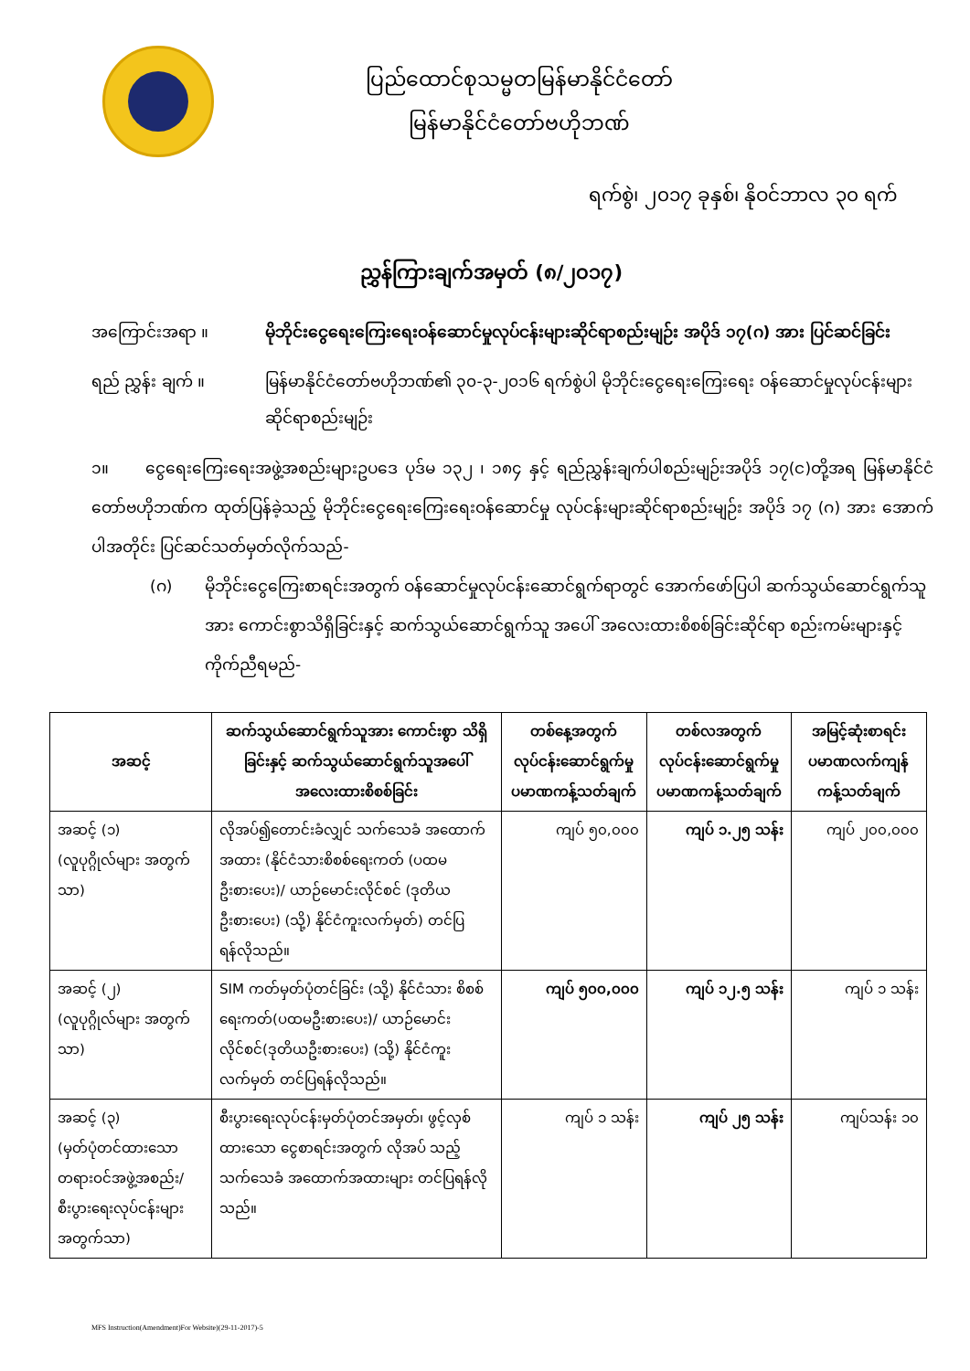ပြည်ထောင်စုသမ္မတမြန်မာနိုင်ငံတော်
မြန်မာနိုင်ငံတော်ဗဟိုဘဏ်
ရက်စွဲ၊ ၂၀၁၇ ခုနှစ်၊ နိုဝင်ဘာလ ၃၀ ရက်
ညွှန်ကြားချက်အမှတ် (၈/၂၀၁၇)
အကြောင်းအရာ ။ မိုဘိုင်းငွေရေးကြေးရေးဝန်ဆောင်မှုလုပ်ငန်းများဆိုင်ရာစည်းမျဉ်း အပိုဒ် ၁၇(ဂ) အား ပြင်ဆင်ခြင်း
ရည် ညွှန်း ချက် ။ မြန်မာနိုင်ငံတော်ဗဟိုဘဏ်၏ ၃၀-၃-၂၀၁၆ ရက်စွဲပါ မိုဘိုင်းငွေရေးကြေးရေး ဝန်ဆောင်မှုလုပ်ငန်းများဆိုင်ရာစည်းမျဉ်း
၁။ ငွေရေးကြေးရေးအဖွဲ့အစည်းများဥပဒေ ပုဒ်မ ၁၃၂ ၊ ၁၈၄ နှင့် ရည်ညွှန်းချက်ပါစည်းမျဉ်းအပိုဒ် ၁၇(င)တို့အရ မြန်မာနိုင်ငံတော်ဗဟိုဘဏ်က ထုတ်ပြန်ခဲ့သည့် မိုဘိုင်းငွေရေးကြေးရေးဝန်ဆောင်မှု လုပ်ငန်းများဆိုင်ရာစည်းမျဉ်း အပိုဒ် ၁၇ (ဂ) အား အောက်ပါအတိုင်း ပြင်ဆင်သတ်မှတ်လိုက်သည်-
(ဂ) မိုဘိုင်းငွေကြေးစာရင်းအတွက် ဝန်ဆောင်မှုလုပ်ငန်းဆောင်ရွက်ရာတွင် အောက်ဖော်ပြပါ ဆက်သွယ်ဆောင်ရွက်သူအား ကောင်းစွာသိရှိခြင်းနှင့် ဆက်သွယ်ဆောင်ရွက်သူ အပေါ် အလေးထားစိစစ်ခြင်းဆိုင်ရာ စည်းကမ်းများနှင့်ကိုက်ညီရမည်-
| အဆင့် | ဆက်သွယ်ဆောင်ရွက်သူအား ကောင်းစွာ သိရှိခြင်းနှင့် ဆက်သွယ်ဆောင်ရွက်သူအပေါ် အလေးထားစိစစ်ခြင်း | တစ်နေ့အတွက် လုပ်ငန်းဆောင်ရွက်မှု ပမာဏကန့်သတ်ချက် | တစ်လအတွက် လုပ်ငန်းဆောင်ရွက်မှု ပမာဏကန့်သတ်ချက် | အမြင့်ဆုံးစာရင်း ပမာဏလက်ကျန် ကန့်သတ်ချက် |
| --- | --- | --- | --- | --- |
| အဆင့် (၁) (လူပုဂ္ဂိုလ်များ အတွက်သာ) | လိုအပ်၍တောင်းခံလျှင် သက်သေခံ အထောက် အထား (နိုင်ငံသားစိစစ်ရေးကတ် (ပထမ ဦးစားပေး)/ ယာဉ်မောင်းလိုင်စင် (ဒုတိယ ဦးစားပေး) (သို့) နိုင်ငံကူးလက်မှတ်) တင်ပြ ရန်လိုသည်။ | ကျပ် ၅၀,၀၀၀ | ကျပ် ၁.၂၅ သန်း | ကျပ် ၂၀၀,၀၀၀ |
| အဆင့် (၂) (လူပုဂ္ဂိုလ်များ အတွက်သာ) | SIM ကတ်မှတ်ပုံတင်ခြင်း (သို့) နိုင်ငံသား စိစစ်ရေးကတ်(ပထမဦးစားပေး)/ ယာဉ်မောင်းလိုင်စင်(ဒုတိယဦးစားပေး) (သို့) နိုင်ငံကူးလက်မှတ် တင်ပြရန်လိုသည်။ | ကျပ် ၅၀၀,၀၀၀ | ကျပ် ၁၂.၅ သန်း | ကျပ် ၁ သန်း |
| အဆင့် (၃) (မှတ်ပုံတင်ထားသော တရားဝင်အဖွဲ့အစည်း/ စီးပွားရေးလုပ်ငန်းများ အတွက်သာ) | စီးပွားရေးလုပ်ငန်းမှတ်ပုံတင်အမှတ်၊ ဖွင့်လှစ်ထားသော ငွေစာရင်းအတွက် လိုအပ် သည့် သက်သေခံ အထောက်အထားများ တင်ပြရန်လိုသည်။ | ကျပ် ၁ သန်း | ကျပ် ၂၅ သန်း | ကျပ်သန်း ၁၀ |
MFS Instruction(Amendment)For Website)(29-11-2017)-5